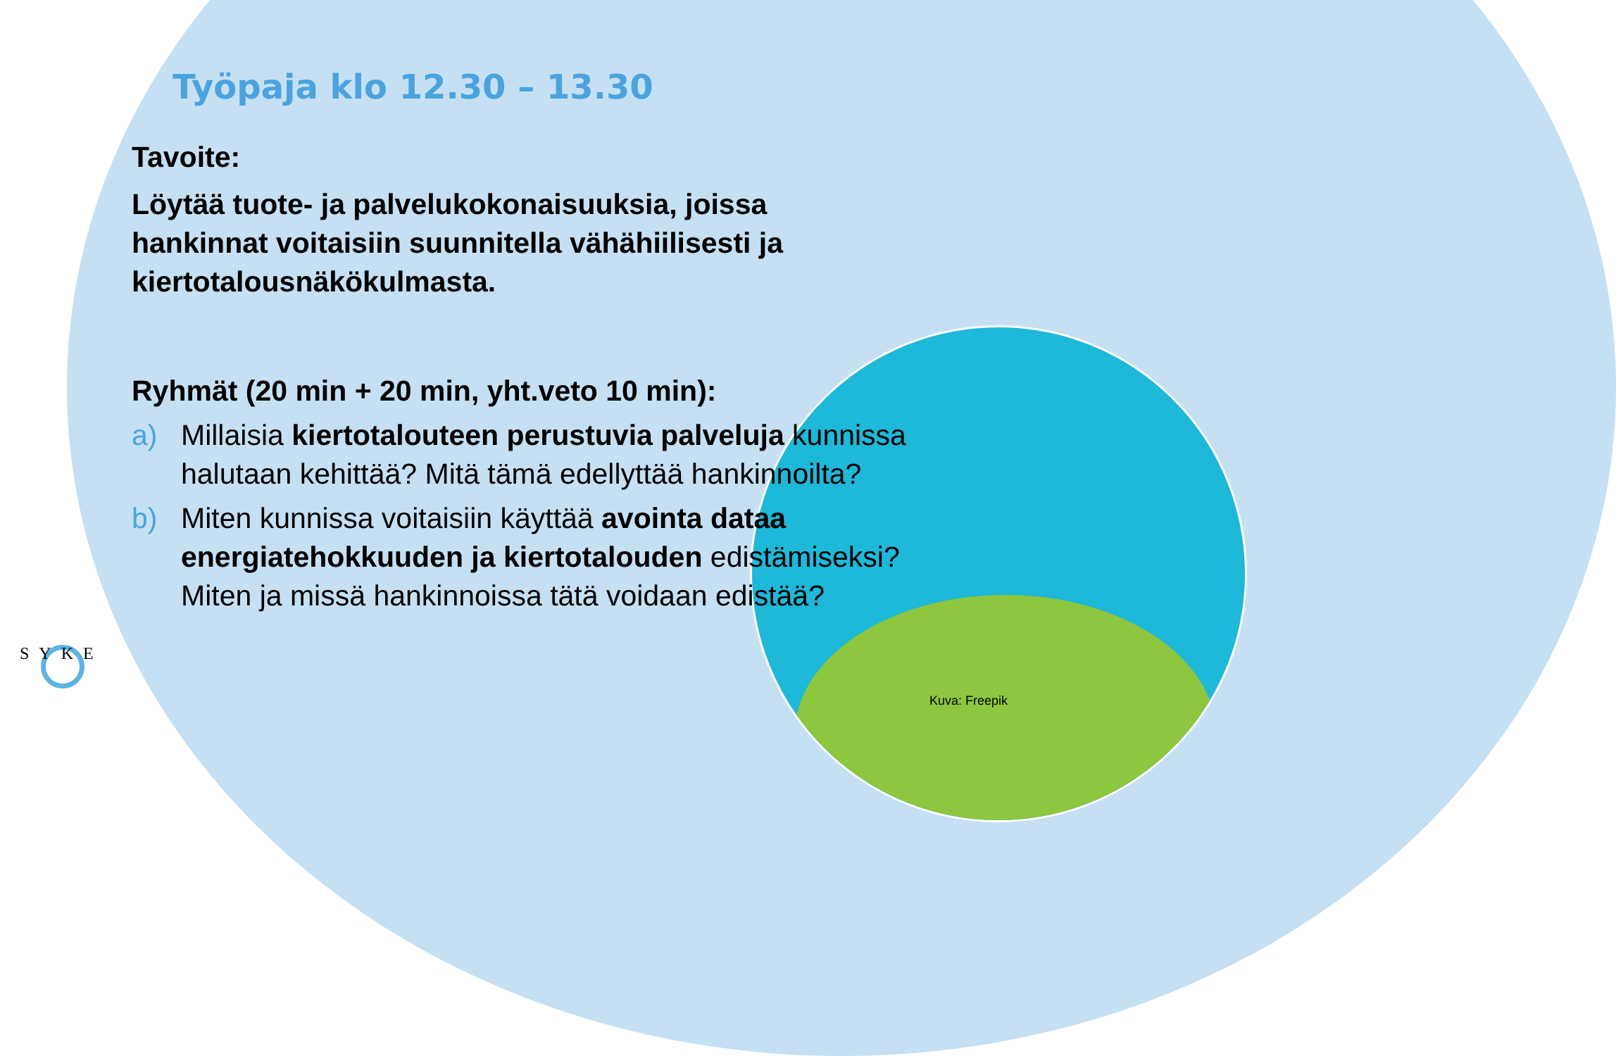Työpaja klo 12.30 – 13.30
Tavoite:
Löytää tuote- ja palvelukokonaisuuksia, joissa hankinnat voitaisiin suunnitella vähähiilisesti ja kiertotalousnäkökulmasta.
Ryhmät (20 min + 20 min, yht.veto 10 min):
a) Millaisia kiertotalouteen perustuvia palveluja kunnissa halutaan kehittää? Mitä tämä edellyttää hankinnoilta?
b) Miten kunnissa voitaisiin käyttää avointa dataa energiatehokkuuden ja kiertotalouden edistämiseksi? Miten ja missä hankinnoissa tätä voidaan edistää?
SYKE
Kuva: Freepik